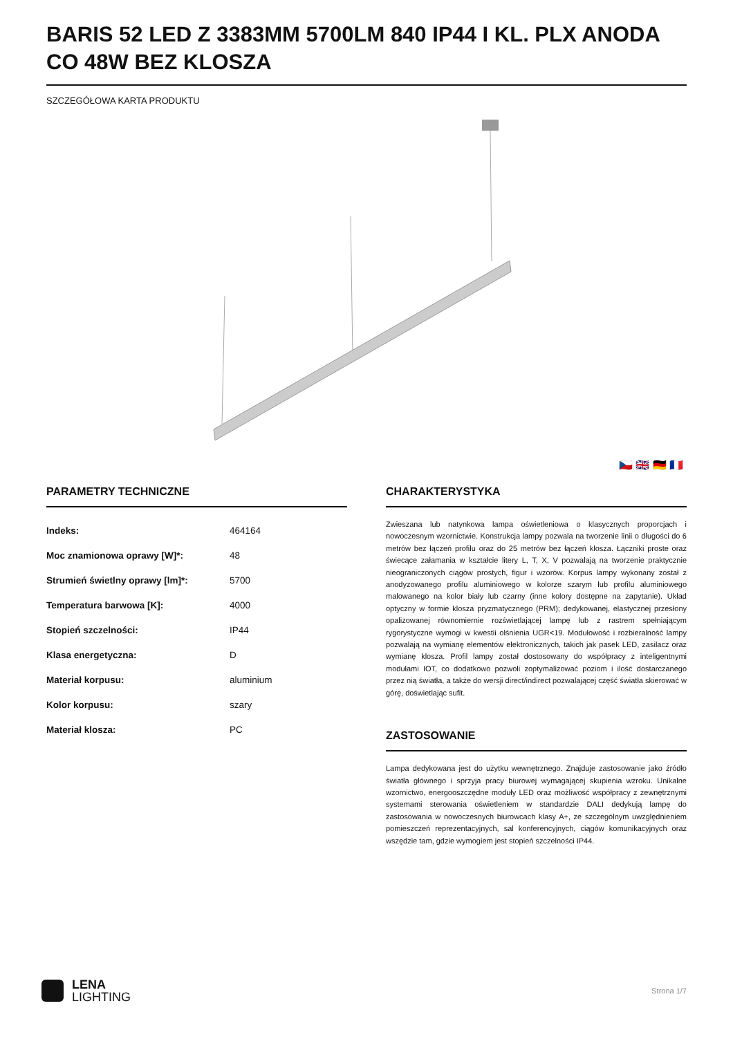BARIS 52 LED Z 3383MM 5700LM 840 IP44 I KL. PLX ANODA CO 48W BEZ KLOSZA
SZCZEGÓŁOWA KARTA PRODUKTU
🇨🇿 🇬🇧 🇩🇪 🇫🇷
PARAMETRY TECHNICZNE
| Indeks: | 464164 |
| Moc znamionowa oprawy [W]*: | 48 |
| Strumień świetlny oprawy [lm]*: | 5700 |
| Temperatura barwowa [K]: | 4000 |
| Stopień szczelności: | IP44 |
| Klasa energetyczna: | D |
| Materiał korpusu: | aluminium |
| Kolor korpusu: | szary |
| Materiał klosza: | PC |
CHARAKTERYSTYKA
Zwieszana lub natynkowa lampa oświetleniowa o klasycznych proporcjach i nowoczesnym wzornictwie. Konstrukcja lampy pozwala na tworzenie linii o długości do 6 metrów bez łączeń profilu oraz do 25 metrów bez łączeń klosza. Łączniki proste oraz świecące załamania w kształcie litery L, T, X, V pozwalają na tworzenie praktycznie nieograniczonych ciągów prostych, figur i wzorów. Korpus lampy wykonany został z anodyzowanego profilu aluminiowego w kolorze szarym lub profilu aluminiowego malowanego na kolor biały lub czarny (inne kolory dostępne na zapytanie). Układ optyczny w formie klosza pryzmatycznego (PRM); dedykowanej, elastycznej przesłony opalizowanej równomiernie rozświetlającej lampę lub z rastrem spełniającym rygorystyczne wymogi w kwestii olśnienia UGR<19. Modułowość i rozbieralność lampy pozwalają na wymianę elementów elektronicznych, takich jak pasek LED, zasilacz oraz wymianę klosza. Profil lampy został dostosowany do współpracy z inteligentnymi modułami IOT, co dodatkowo pozwoli zoptymalizować poziom i ilość dostarczanego przez nią światła, a także do wersji direct/indirect pozwalającej część światła skierować w górę, doświetlając sufit.
ZASTOSOWANIE
Lampa dedykowana jest do użytku wewnętrznego. Znajduje zastosowanie jako źródło światła głównego i sprzyja pracy biurowej wymagającej skupienia wzroku. Unikalne wzornictwo, energooszczędne moduły LED oraz możliwość współpracy z zewnętrznymi systemami sterowania oświetleniem w standardzie DALI dedykują lampę do zastosowania w nowoczesnych biurowcach klasy A+, ze szczególnym uwzględnieniem pomieszczeń reprezentacyjnych, sal konferencyjnych, ciągów komunikacyjnych oraz wszędzie tam, gdzie wymogiem jest stopień szczelności IP44.
LENA
LIGHTING
Strona 1/7